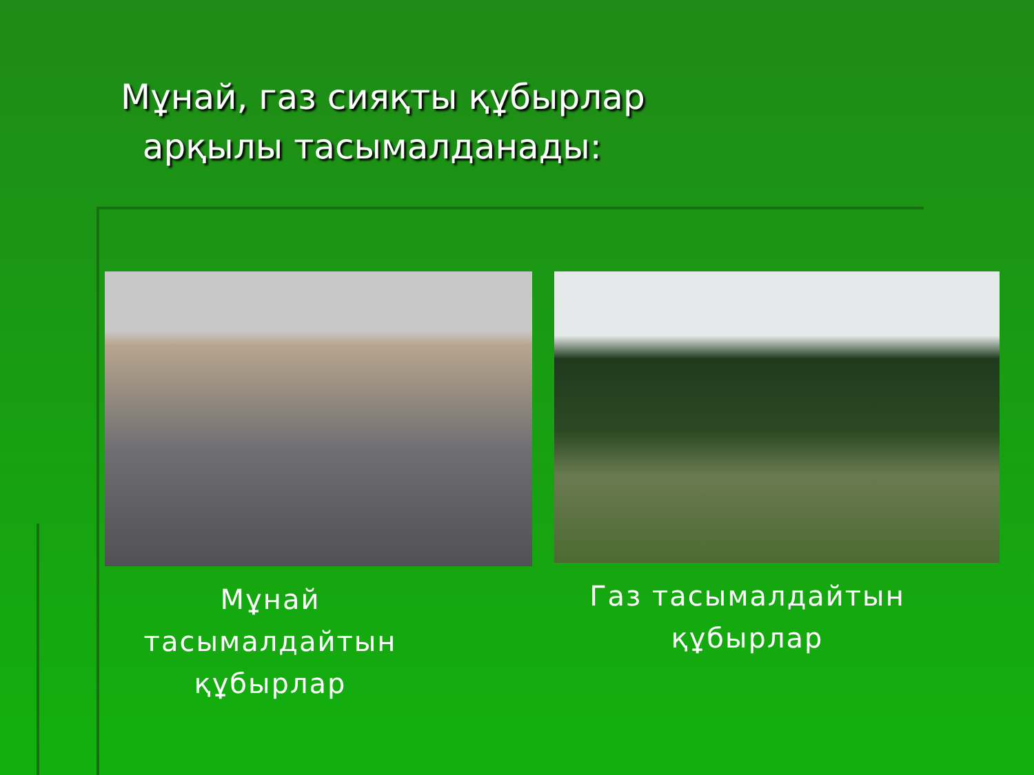Мұнай, газ сияқты құбырлар
арқылы тасымалданады:
Мұнай
тасымалдайтын
құбырлар
Газ тасымалдайтын
құбырлар